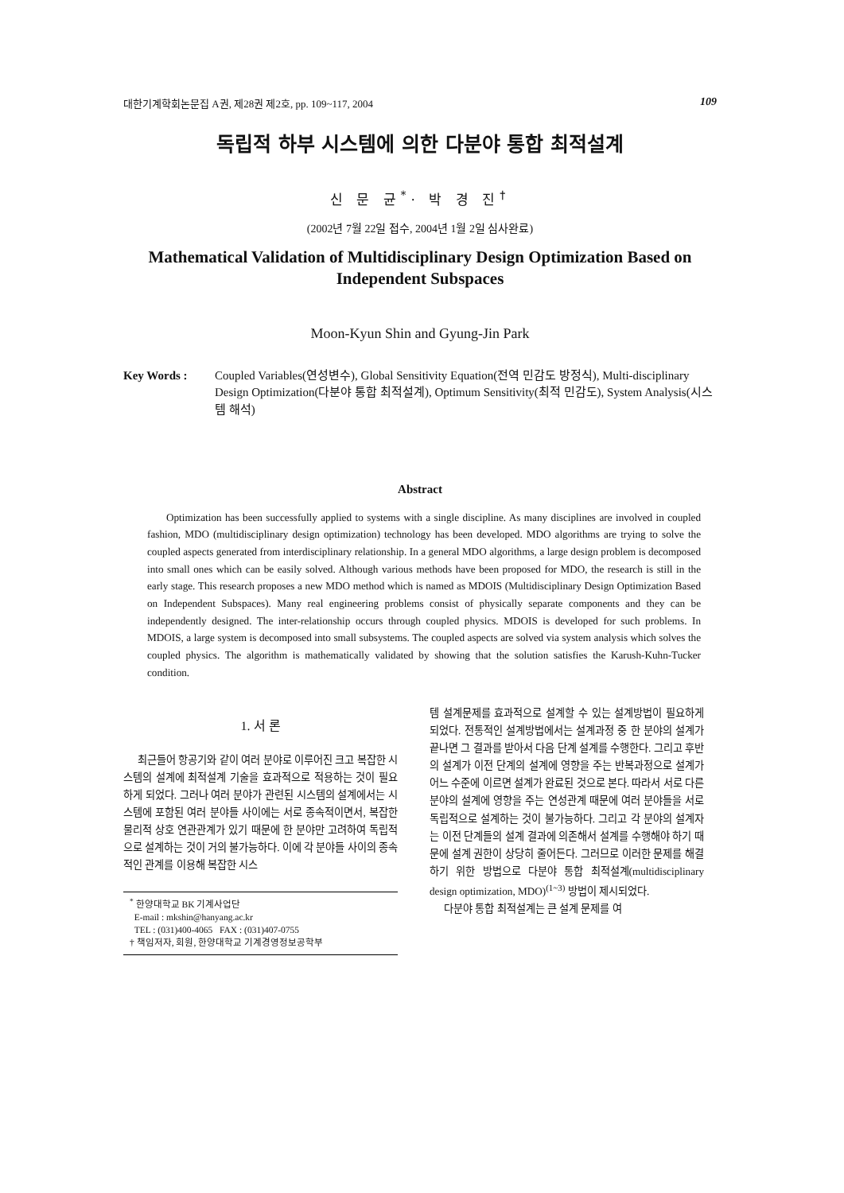대한기계학회논문집 A권, 제28권 제2호, pp. 109~117, 2004 109
독립적 하부 시스템에 의한 다분야 통합 최적설계
신 문 균<sup>*</sup>· 박 경 진<sup>†</sup>
(2002년 7월 22일 접수, 2004년 1월 2일 심사완료)
Mathematical Validation of Multidisciplinary Design Optimization Based on
Independent Subspaces
Moon-Kyun Shin and Gyung-Jin Park
Key Words : Coupled Variables(연성변수), Global Sensitivity Equation(전역 민감도 방정식), Multi-disciplinary Design Optimization(다분야 통합 최적설계), Optimum Sensitivity(최적 민감도), System Analysis(시스템 해석)
Abstract
Optimization has been successfully applied to systems with a single discipline. As many disciplines are involved in coupled fashion, MDO (multidisciplinary design optimization) technology has been developed. MDO algorithms are trying to solve the coupled aspects generated from interdisciplinary relationship. In a general MDO algorithms, a large design problem is decomposed into small ones which can be easily solved. Although various methods have been proposed for MDO, the research is still in the early stage. This research proposes a new MDO method which is named as MDOIS (Multidisciplinary Design Optimization Based on Independent Subspaces). Many real engineering problems consist of physically separate components and they can be independently designed. The inter-relationship occurs through coupled physics. MDOIS is developed for such problems. In MDOIS, a large system is decomposed into small subsystems. The coupled aspects are solved via system analysis which solves the coupled physics. The algorithm is mathematically validated by showing that the solution satisfies the Karush-Kuhn-Tucker condition.
1. 서 론
최근들어 항공기와 같이 여러 분야로 이루어진 크고 복잡한 시스템의 설계에 최적설계 기술을 효과적으로 적용하는 것이 필요하게 되었다. 그러나 여러 분야가 관련된 시스템의 설계에서는 시스템에 포함된 여러 분야들 사이에는 서로 종속적이면서, 복잡한 물리적 상호 연관관계가 있기 때문에 한 분야만 고려하여 독립적으로 설계하는 것이 거의 불가능하다. 이에 각 분야들 사이의 종속적인 관계를 이용해 복잡한 시스
<sup>*</sup> 한양대학교 BK 기계사업단
E-mail : mkshin@hanyang.ac.kr
TEL : (031)400-4065 FAX : (031)407-0755
† 책임저자, 회원, 한양대학교 기계경영정보공학부
템 설계문제를 효과적으로 설계할 수 있는 설계방법이 필요하게 되었다. 전통적인 설계방법에서는 설계과정 중 한 분야의 설계가 끝나면 그 결과를 받아서 다음 단계 설계를 수행한다. 그리고 후반의 설계가 이전 단계의 설계에 영향을 주는 반복과정으로 설계가 어느 수준에 이르면 설계가 완료된 것으로 본다. 따라서 서로 다른 분야의 설계에 영향을 주는 연성관계 때문에 여러 분야들을 서로 독립적으로 설계하는 것이 불가능하다. 그리고 각 분야의 설계자는 이전 단계들의 설계 결과에 의존해서 설계를 수행해야 하기 때문에 설계 권한이 상당히 줄어든다. 그러므로 이러한 문제를 해결하기 위한 방법으로 다분야 통합 최적설계(multidisciplinary design optimization, MDO)<sup>(1~3)</sup> 방법이 제시되었다.
다분야 통합 최적설계는 큰 설계 문제를 여